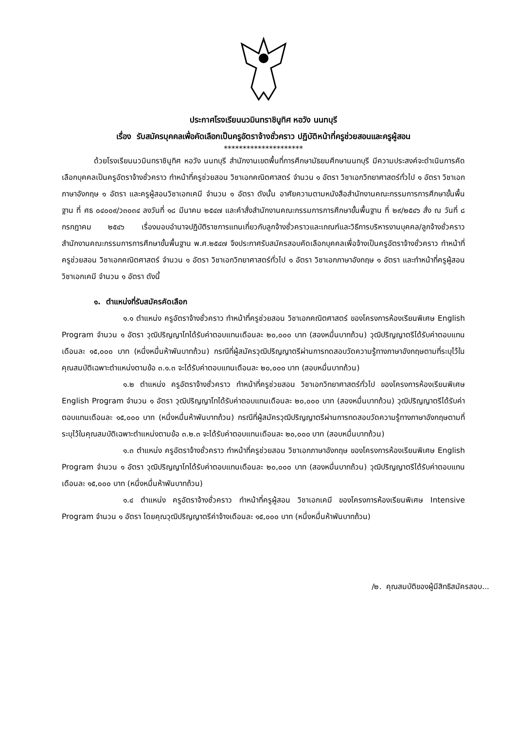ประกาศโรงเรียนนวมินทราชินูทิศ หอวัง นนทบุรี
เรื่อง รับสมัครบุคคลเพื่อคัดเลือกเป็นครูอัตราจ้างชั่วคราว ปฏิบัติหน้าที่ครูช่วยสอนและครูผู้สอน
*********************
ด้วยโรงเรียนนวมินทราชินูทิศ หอวัง นนทบุรี สำนักงานเขตพื้นที่การศึกษามัธยมศึกษานนทบุรี มีความประสงค์จะดำเนินการคัดเลือกบุคคลเป็นครูอัตราจ้างชั่วคราว ทำหน้าที่ครูช่วยสอน วิชาเอกคณิตศาสตร์ จำนวน ๑ อัตรา วิชาเอกวิทยาศาสตร์ทั่วไป ๑ อัตรา วิชาเอกภาษาอังกฤษ ๑ อัตรา และครูผู้สอนวิชาเอกเคมี จำนวน ๑ อัตรา ดังนั้น อาศัยความตามหนังสือสำนักงานคณะกรรมการการศึกษาขั้นพื้นฐาน ที่ ศธ ๐๔๐๐๙/ว๓๐๓๔ ลงวันที่ ๑๘ มีนาคม ๒๕๔๗ และคำสั่งสำนักงานคณะกรรมการการศึกษาขั้นพื้นฐาน ที่ ๒๙/๒๕๔๖ สั่ง ณ วันที่ ๘ กรกฎาคม ๒๕๔๖ เรื่องมอบอำนาจปฏิบัติราชการแทนเกี่ยวกับลูกจ้างชั่วคราวและเกณฑ์และวิธีการบริหารงานบุคคล/ลูกจ้างชั่วคราว สำนักงานคณะกรรมการการศึกษาขั้นพื้นฐาน พ.ศ.๒๕๔๗ จึงประกาศรับสมัครสอบคัดเลือกบุคคลเพื่อจ้างเป็นครูอัตราจ้างชั่วคราว ทำหน้าที่ครูช่วยสอน วิชาเอกคณิตศาสตร์ จำนวน ๑ อัตรา วิชาเอกวิทยาศาสตร์ทั่วไป ๑ อัตรา วิชาเอกภาษาอังกฤษ ๑ อัตรา และทำหน้าที่ครูผู้สอนวิชาเอกเคมี จำนวน ๑ อัตรา ดังนี้
๑. ตำแหน่งที่รับสมัครคัดเลือก
๑.๑ ตำแหน่ง ครูอัตราจ้างชั่วคราว ทำหน้าที่ครูช่วยสอน วิชาเอกคณิตศาสตร์ ของโครงการห้องเรียนพิเศษ English Program จำนวน ๑ อัตรา วุฒิปริญญาโทได้รับค่าตอบแทนเดือนละ ๒๐,๐๐๐ บาท (สองหมื่นบาทถ้วน) วุฒิปริญญาตรีได้รับค่าตอบแทนเดือนละ ๑๕,๐๐๐ บาท (หนึ่งหมื่นห้าพันบาทถ้วน) กรณีที่ผู้สมัครวุฒิปริญญาตรีผ่านการทดสอบวัดความรู้ทางภาษาอังกฤษตามที่ระบุไว้ในคุณสมบัติเฉพาะตำแหน่งตามข้อ ๓.๑.๓ จะได้รับค่าตอบแทนเดือนละ ๒๐,๐๐๐ บาท (สอบหมื่นบาทถ้วน)
๑.๒ ตำแหน่ง ครูอัตราจ้างชั่วคราว ทำหน้าที่ครูช่วยสอน วิชาเอกวิทยาศาสตร์ทั่วไป ของโครงการห้องเรียนพิเศษ English Program จำนวน ๑ อัตรา วุฒิปริญญาโทได้รับค่าตอบแทนเดือนละ ๒๐,๐๐๐ บาท (สองหมื่นบาทถ้วน) วุฒิปริญญาตรีได้รับค่าตอบแทนเดือนละ ๑๕,๐๐๐ บาท (หนึ่งหมื่นห้าพันบาทถ้วน) กรณีที่ผู้สมัครวุฒิปริญญาตรีผ่านการทดสอบวัดความรู้ทางภาษาอังกฤษตามที่ระบุไว้ในคุณสมบัติเฉพาะตำแหน่งตามข้อ ๓.๒.๓ จะได้รับค่าตอบแทนเดือนละ ๒๐,๐๐๐ บาท (สอบหมื่นบาทถ้วน)
๑.๓ ตำแหน่ง ครูอัตราจ้างชั่วคราว ทำหน้าที่ครูช่วยสอน วิชาเอกภาษาอังกฤษ ของโครงการห้องเรียนพิเศษ English Program จำนวน ๑ อัตรา วุฒิปริญญาโทได้รับค่าตอบแทนเดือนละ ๒๐,๐๐๐ บาท (สองหมื่นบาทถ้วน) วุฒิปริญญาตรีได้รับค่าตอบแทนเดือนละ ๑๕,๐๐๐ บาท (หนึ่งหมื่นห้าพันบาทถ้วน)
๑.๔ ตำแหน่ง ครูอัตราจ้างชั่วคราว ทำหน้าที่ครูผู้สอน วิชาเอกเคมี ของโครงการห้องเรียนพิเศษ Intensive Program จำนวน ๑ อัตรา โดยคุณวุฒิปริญญาตรีค่าจ้างเดือนละ ๑๕,๐๐๐ บาท (หนึ่งหมื่นห้าพันบาทถ้วน)
/๒. คุณสมบัติของผู้มีสิทธิสมัครสอบ...